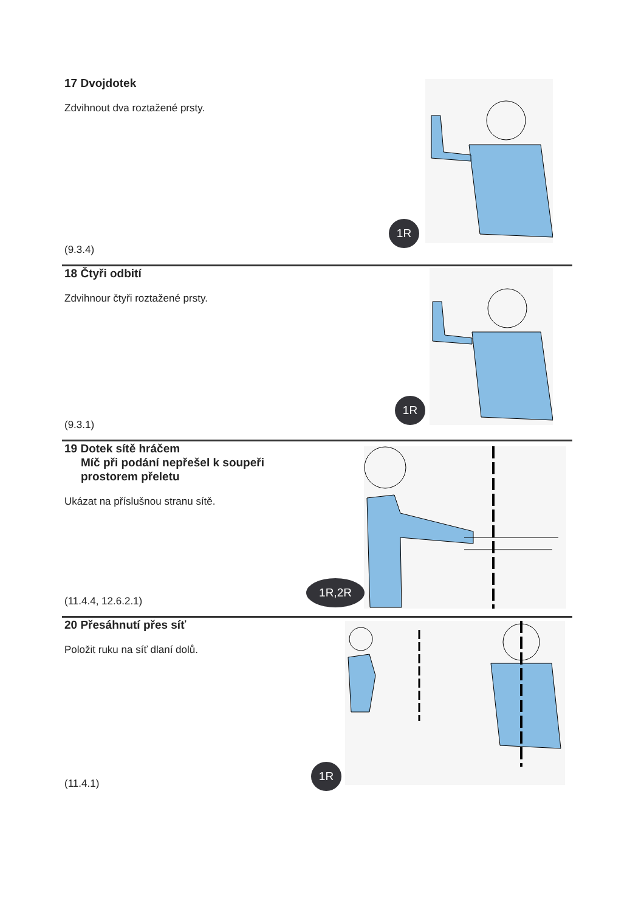17 Dvojdotek
Zdvihnout dva roztažené prsty.
(9.3.4)
1R
18 Čtyři odbití
Zdvihnour čtyři roztažené prsty.
(9.3.1)
1R
19 Dotek sítě hráčem
Míč při podání nepřešel k soupeři
prostorem přeletu
Ukázat na příslušnou stranu sítě.
(11.4.4, 12.6.2.1)
1R,2R
20 Přesáhnutí přes síť
Položit ruku na síť dlaní dolů.
(11.4.1)
1R